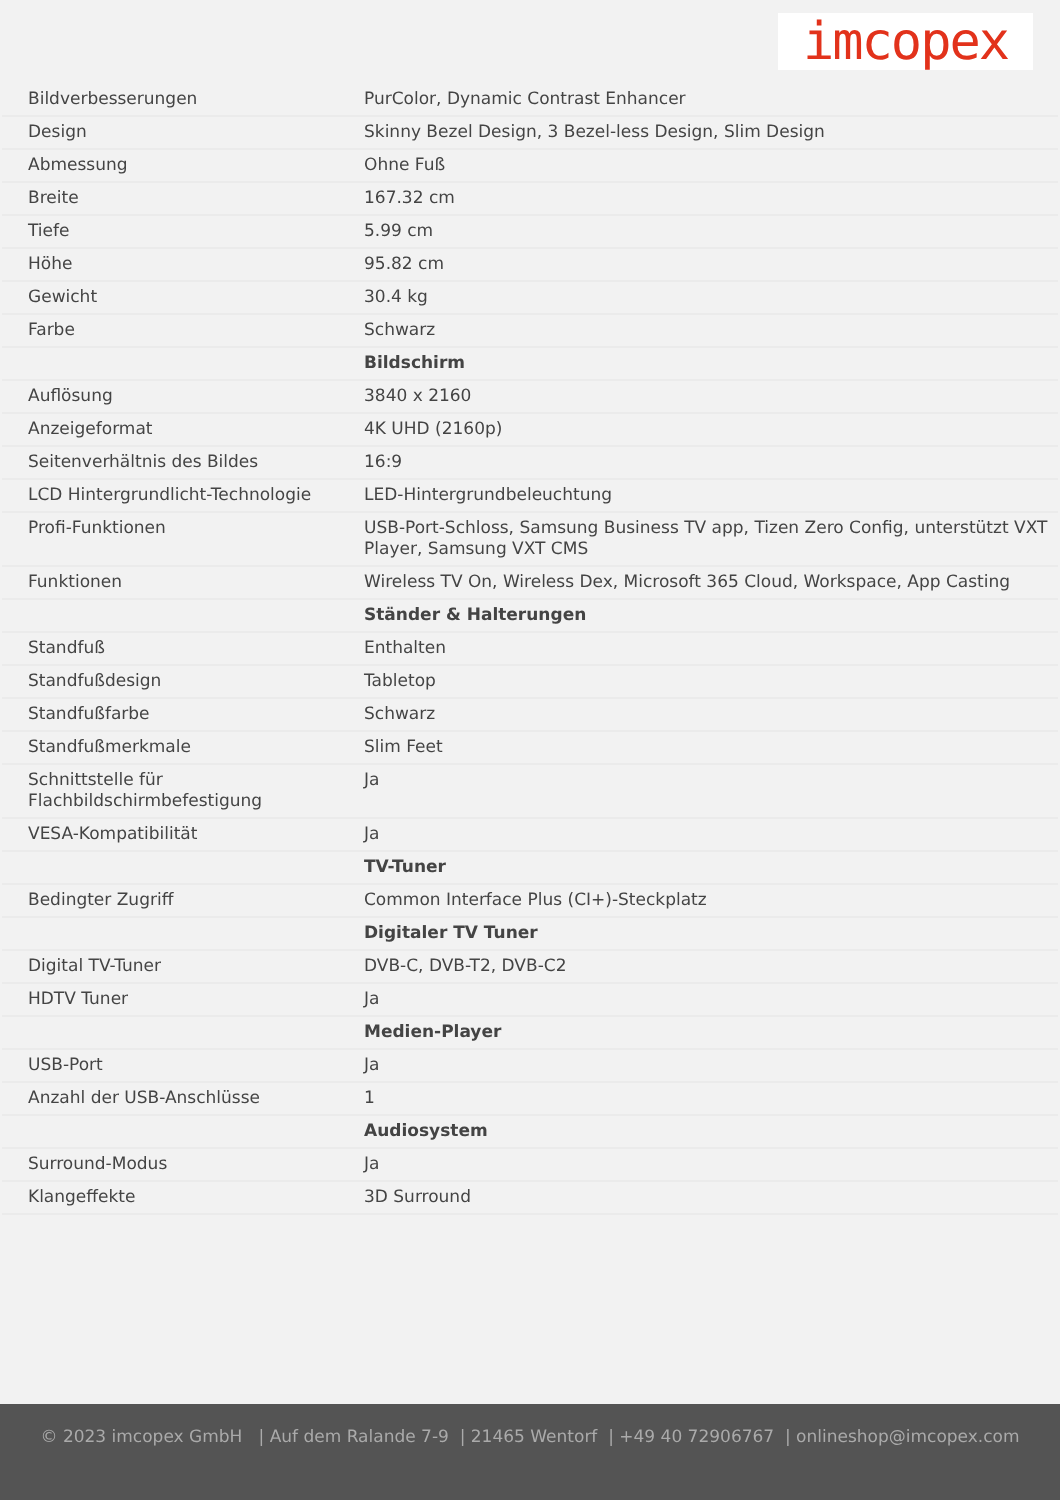imcopex
| Bildverbesserungen | PurColor, Dynamic Contrast Enhancer |
| Design | Skinny Bezel Design, 3 Bezel-less Design, Slim Design |
| Abmessung | Ohne Fuß |
| Breite | 167.32 cm |
| Tiefe | 5.99 cm |
| Höhe | 95.82 cm |
| Gewicht | 30.4 kg |
| Farbe | Schwarz |
| | Bildschirm |
| Auflösung | 3840 x 2160 |
| Anzeigeformat | 4K UHD (2160p) |
| Seitenverhältnis des Bildes | 16:9 |
| LCD Hintergrundlicht-Technologie | LED-Hintergrundbeleuchtung |
| Profi-Funktionen | USB-Port-Schloss, Samsung Business TV app, Tizen Zero Config, unterstützt VXT Player, Samsung VXT CMS |
| Funktionen | Wireless TV On, Wireless Dex, Microsoft 365 Cloud, Workspace, App Casting |
| | Ständer & Halterungen |
| Standfuß | Enthalten |
| Standfußdesign | Tabletop |
| Standfußfarbe | Schwarz |
| Standfußmerkmale | Slim Feet |
| Schnittstelle für Flachbildschirmbefestigung | Ja |
| VESA-Kompatibilität | Ja |
| | TV-Tuner |
| Bedingter Zugriff | Common Interface Plus (CI+)-Steckplatz |
| | Digitaler TV Tuner |
| Digital TV-Tuner | DVB-C, DVB-T2, DVB-C2 |
| HDTV Tuner | Ja |
| | Medien-Player |
| USB-Port | Ja |
| Anzahl der USB-Anschlüsse | 1 |
| | Audiosystem |
| Surround-Modus | Ja |
| Klangeffekte | 3D Surround |
© 2023 imcopex GmbH | Auf dem Ralande 7-9 | 21465 Wentorf | +49 40 72906767 | onlineshop@imcopex.com